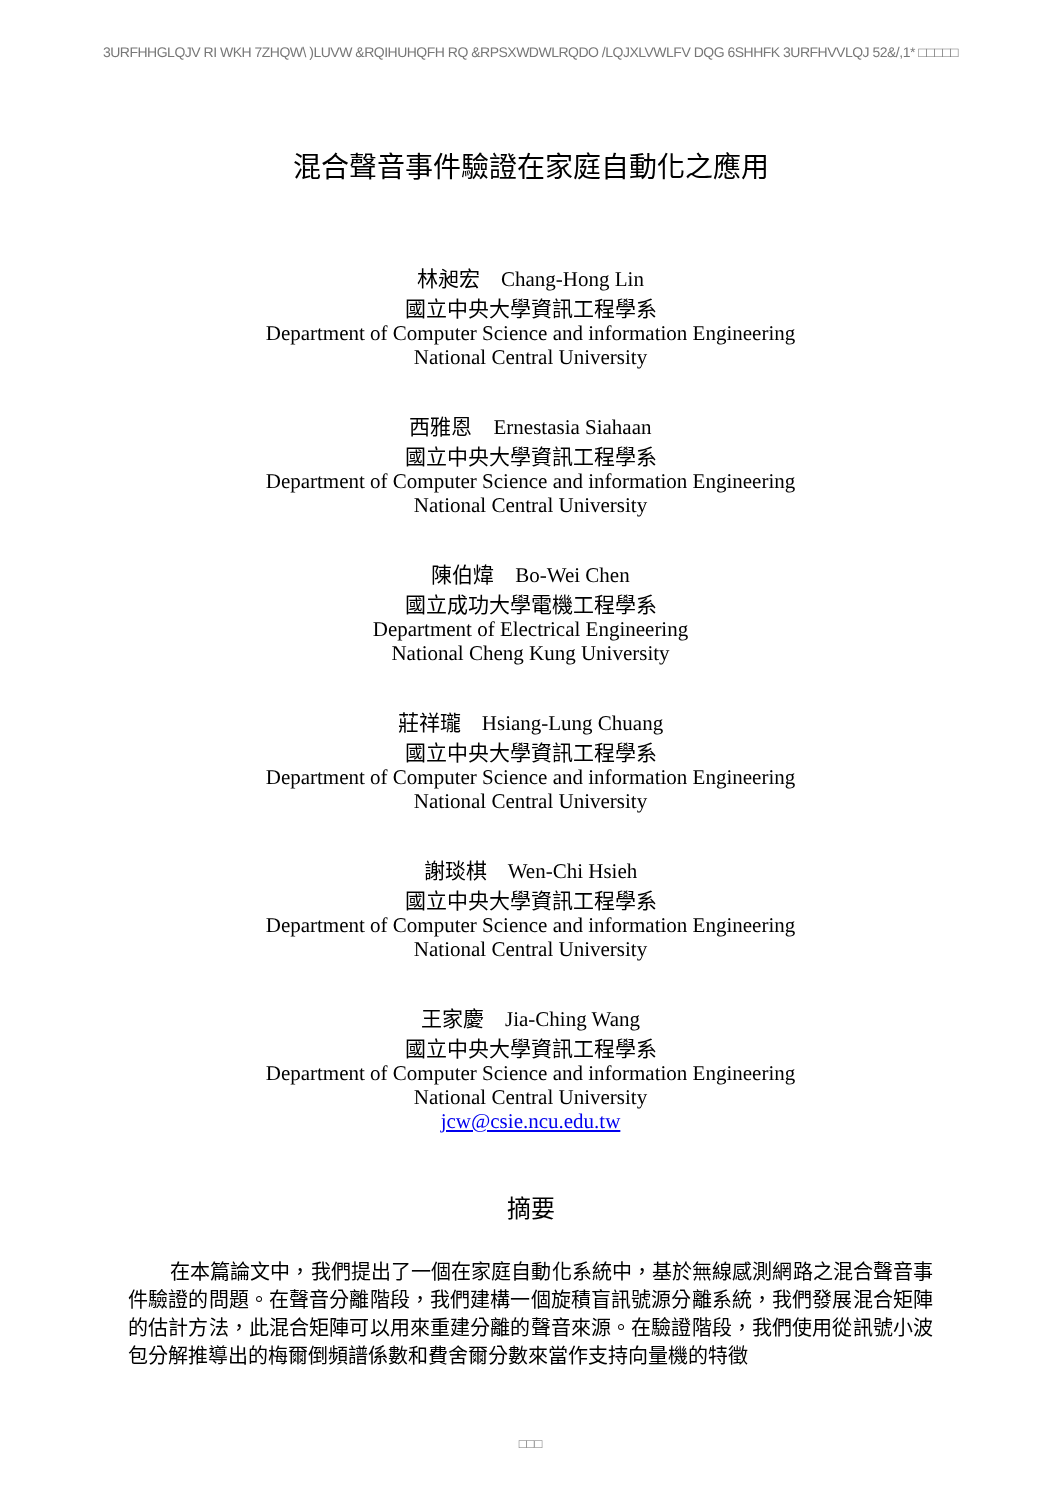3URFHHGLQJV RI WKH 7ZHQW\ )LUVW &RQIHUHQFH RQ &RPSXWDWLRQDO /LQJXLVWLFV DQG 6SHHFK 3URFHVVLQJ 52&/,1* □□□□□
混合聲音事件驗證在家庭自動化之應用
林昶宏　Chang-Hong Lin
國立中央大學資訊工程學系
Department of Computer Science and information Engineering
National Central University
西雅恩　Ernestasia Siahaan
國立中央大學資訊工程學系
Department of Computer Science and information Engineering
National Central University
陳伯煒　Bo-Wei Chen
國立成功大學電機工程學系
Department of Electrical Engineering
National Cheng Kung University
莊祥瓏　Hsiang-Lung Chuang
國立中央大學資訊工程學系
Department of Computer Science and information Engineering
National Central University
謝琰棋　Wen-Chi Hsieh
國立中央大學資訊工程學系
Department of Computer Science and information Engineering
National Central University
王家慶　Jia-Ching Wang
國立中央大學資訊工程學系
Department of Computer Science and information Engineering
National Central University
jcw@csie.ncu.edu.tw
摘要
在本篇論文中，我們提出了一個在家庭自動化系統中，基於無線感測網路之混合聲音事件驗證的問題。在聲音分離階段，我們建構一個旋積盲訊號源分離系統，我們發展混合矩陣的估計方法，此混合矩陣可以用來重建分離的聲音來源。在驗證階段，我們使用從訊號小波包分解推導出的梅爾倒頻譜係數和費舍爾分數來當作支持向量機的特徵
□□□